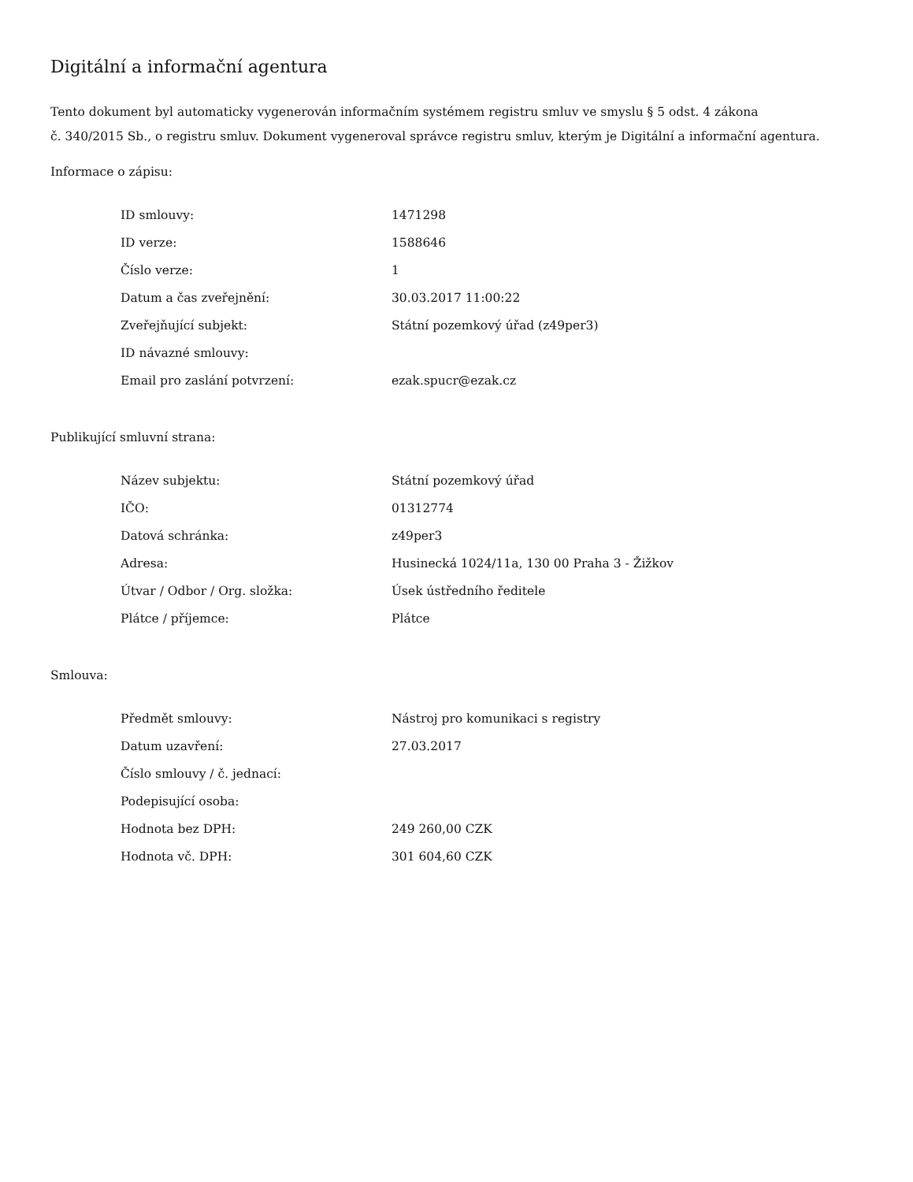Digitální a informační agentura
Tento dokument byl automaticky vygenerován informačním systémem registru smluv ve smyslu § 5 odst. 4 zákona
č. 340/2015 Sb., o registru smluv. Dokument vygeneroval správce registru smluv, kterým je Digitální a informační agentura.
Informace o zápisu:
| ID smlouvy: | 1471298 |
| ID verze: | 1588646 |
| Číslo verze: | 1 |
| Datum a čas zveřejnění: | 30.03.2017 11:00:22 |
| Zveřejňující subjekt: | Státní pozemkový úřad (z49per3) |
| ID návazné smlouvy: | |
| Email pro zaslání potvrzení: | ezak.spucr@ezak.cz |
Publikující smluvní strana:
| Název subjektu: | Státní pozemkový úřad |
| IČO: | 01312774 |
| Datová schránka: | z49per3 |
| Adresa: | Husinecká 1024/11a, 130 00 Praha 3 - Žižkov |
| Útvar / Odbor / Org. složka: | Úsek ústředního ředitele |
| Plátce / příjemce: | Plátce |
Smlouva:
| Předmět smlouvy: | Nástroj pro komunikaci s registry |
| Datum uzavření: | 27.03.2017 |
| Číslo smlouvy / č. jednací: | |
| Podepisující osoba: | |
| Hodnota bez DPH: | 249 260,00 CZK |
| Hodnota vč. DPH: | 301 604,60 CZK |